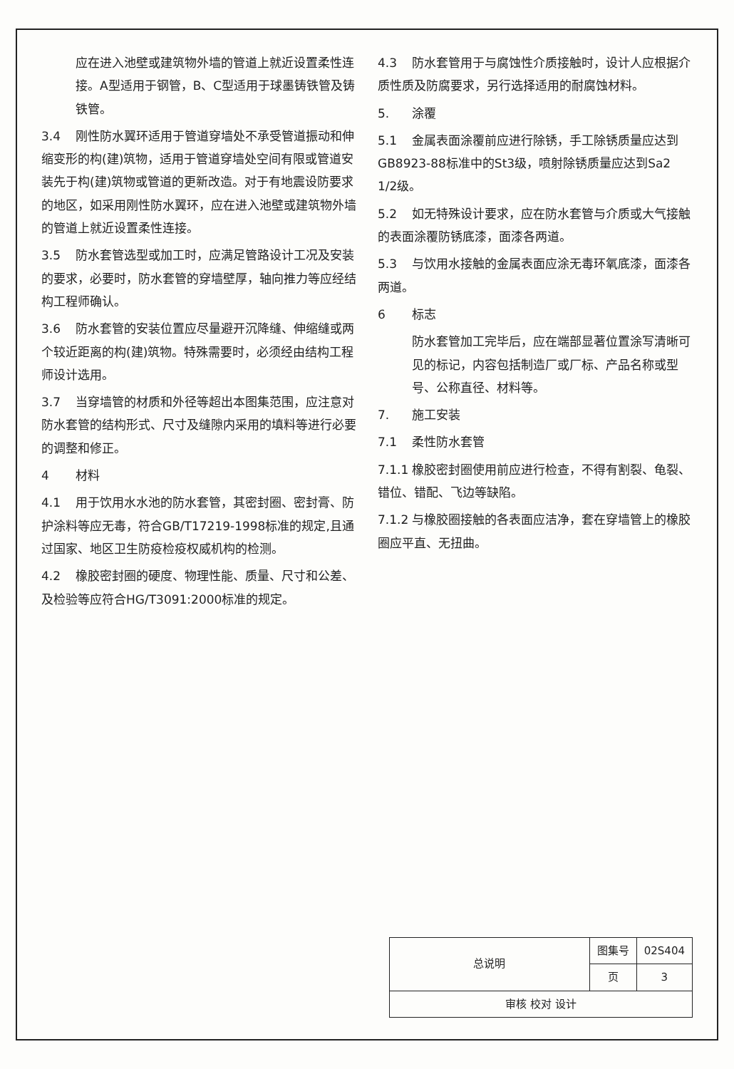应在进入池壁或建筑物外墙的管道上就近设置柔性连接。A型适用于钢管，B、C型适用于球墨铸铁管及铸铁管。
3.4 刚性防水翼环适用于管道穿墙处不承受管道振动和伸缩变形的构(建)筑物，适用于管道穿墙处空间有限或管道安装先于构(建)筑物或管道的更新改造。对于有地震设防要求的地区，如采用刚性防水翼环，应在进入池壁或建筑物外墙的管道上就近设置柔性连接。
3.5 防水套管选型或加工时，应满足管路设计工况及安装的要求，必要时，防水套管的穿墙壁厚，轴向推力等应经结构工程师确认。
3.6 防水套管的安装位置应尽量避开沉降缝、伸缩缝或两个较近距离的构(建)筑物。特殊需要时，必须经由结构工程师设计选用。
3.7 当穿墙管的材质和外径等超出本图集范围，应注意对防水套管的结构形式、尺寸及缝隙内采用的填料等进行必要的调整和修正。
4 材料
4.1 用于饮用水水池的防水套管，其密封圈、密封膏、防护涂料等应无毒，符合GB/T17219-1998标准的规定,且通过国家、地区卫生防疫检疫权威机构的检测。
4.2 橡胶密封圈的硬度、物理性能、质量、尺寸和公差、及检验等应符合HG/T3091:2000标准的规定。
4.3 防水套管用于与腐蚀性介质接触时，设计人应根据介质性质及防腐要求，另行选择适用的耐腐蚀材料。
5. 涂覆
5.1 金属表面涂覆前应进行除锈，手工除锈质量应达到GB8923-88标准中的St3级，喷射除锈质量应达到Sa2 1/2级。
5.2 如无特殊设计要求，应在防水套管与介质或大气接触的表面涂覆防锈底漆，面漆各两道。
5.3 与饮用水接触的金属表面应涂无毒环氧底漆，面漆各两道。
6 标志
防水套管加工完毕后，应在端部显著位置涂写清晰可见的标记，内容包括制造厂或厂标、产品名称或型号、公称直径、材料等。
7. 施工安装
7.1 柔性防水套管
7.1.1 橡胶密封圈使用前应进行检查，不得有割裂、龟裂、错位、错配、飞边等缺陷。
7.1.2 与橡胶圈接触的各表面应洁净，套在穿墙管上的橡胶圈应平直、无扭曲。
| 总说明 | 图集号 | 02S404 |
| | 页 | 3 |
| 审核 校对 设计 | | |